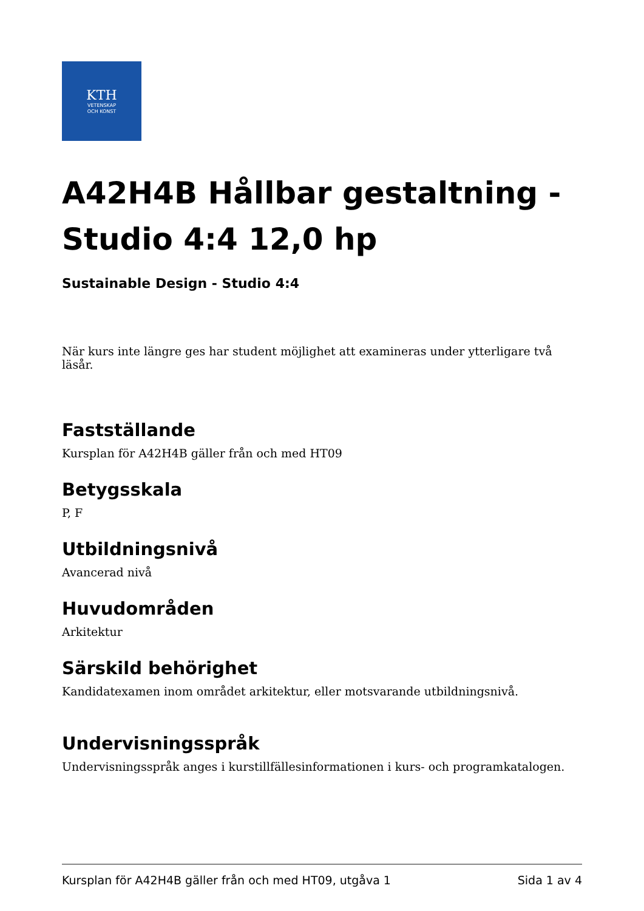KTH
VETENSKAP
OCH KONST
A42H4B Hållbar gestaltning - Studio 4:4 12,0 hp
Sustainable Design - Studio 4:4
När kurs inte längre ges har student möjlighet att examineras under ytterligare två läsår.
Fastställande
Kursplan för A42H4B gäller från och med HT09
Betygsskala
P, F
Utbildningsnivå
Avancerad nivå
Huvudområden
Arkitektur
Särskild behörighet
Kandidatexamen inom området arkitektur, eller motsvarande utbildningsnivå.
Undervisningsspråk
Undervisningsspråk anges i kurstillfällesinformationen i kurs- och programkatalogen.
Kursplan för A42H4B gäller från och med HT09, utgåva 1 Sida 1 av 4